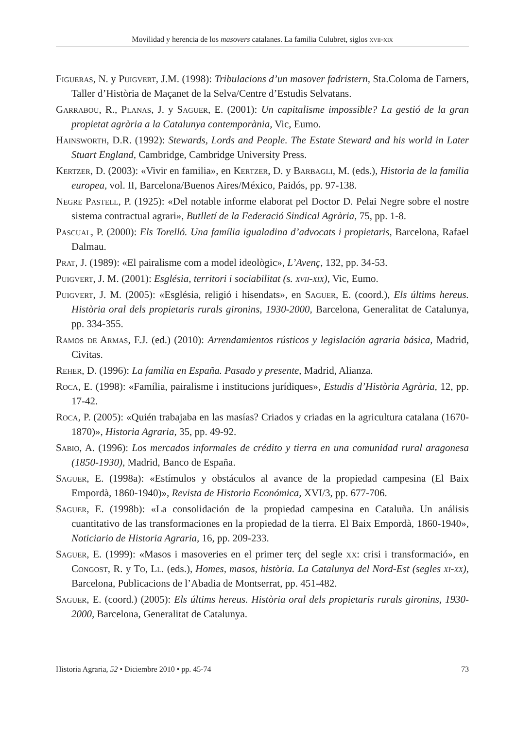Movilidad y herencia de los masovers catalanes. La familia Culubret, siglos xvii-xix
Figueras, N. y Puigvert, J.M. (1998): Tribulacions d’un masover fadristern, Sta.Coloma de Farners, Taller d’Història de Maçanet de la Selva/Centre d’Estudis Selvatans.
Garrabou, R., Planas, J. y Saguer, E. (2001): Un capitalisme impossible? La gestió de la gran propietat agrària a la Catalunya contemporània, Vic, Eumo.
Hainsworth, D.R. (1992): Stewards, Lords and People. The Estate Steward and his world in Later Stuart England, Cambridge, Cambridge University Press.
Kertzer, D. (2003): «Vivir en familia», en Kertzer, D. y Barbagli, M. (eds.), Historia de la familia europea, vol. II, Barcelona/Buenos Aires/México, Paidós, pp. 97-138.
Negre Pastell, P. (1925): «Del notable informe elaborat pel Doctor D. Pelai Negre sobre el nostre sistema contractual agrari», Butlletí de la Federació Sindical Agrària, 75, pp. 1-8.
Pascual, P. (2000): Els Torelló. Una família igualadina d’advocats i propietaris, Barcelona, Rafael Dalmau.
Prat, J. (1989): «El pairalisme com a model ideològic», L’Avenç, 132, pp. 34-53.
Puigvert, J. M. (2001): Església, territori i sociabilitat (s. xvii-xix), Vic, Eumo.
Puigvert, J. M. (2005): «Església, religió i hisendats», en Saguer, E. (coord.), Els últims hereus. Història oral dels propietaris rurals gironins, 1930-2000, Barcelona, Generalitat de Catalunya, pp. 334-355.
Ramos de Armas, F.J. (ed.) (2010): Arrendamientos rústicos y legislación agraria básica, Madrid, Civitas.
Reher, D. (1996): La familia en España. Pasado y presente, Madrid, Alianza.
Roca, E. (1998): «Família, pairalisme i institucions jurídiques», Estudis d’Història Agrària, 12, pp. 17-42.
Roca, P. (2005): «Quién trabajaba en las masías? Criados y criadas en la agricultura catalana (1670-1870)», Historia Agraria, 35, pp. 49-92.
Sabio, A. (1996): Los mercados informales de crédito y tierra en una comunidad rural aragonesa (1850-1930), Madrid, Banco de España.
Saguer, E. (1998a): «Estímulos y obstáculos al avance de la propiedad campesina (El Baix Empordà, 1860-1940)», Revista de Historia Económica, XVI/3, pp. 677-706.
Saguer, E. (1998b): «La consolidación de la propiedad campesina en Cataluña. Un análisis cuantitativo de las transformaciones en la propiedad de la tierra. El Baix Empordà, 1860-1940», Noticiario de Historia Agraria, 16, pp. 209-233.
Saguer, E. (1999): «Masos i masoveries en el primer terç del segle xx: crisi i transformació», en Congost, R. y To, Ll. (eds.), Homes, masos, història. La Catalunya del Nord-Est (segles xi-xx), Barcelona, Publicacions de l’Abadia de Montserrat, pp. 451-482.
Saguer, E. (coord.) (2005): Els últims hereus. Història oral dels propietaris rurals gironins, 1930-2000, Barcelona, Generalitat de Catalunya.
Historia Agraria, 52 • Diciembre 2010 • pp. 45-74 73